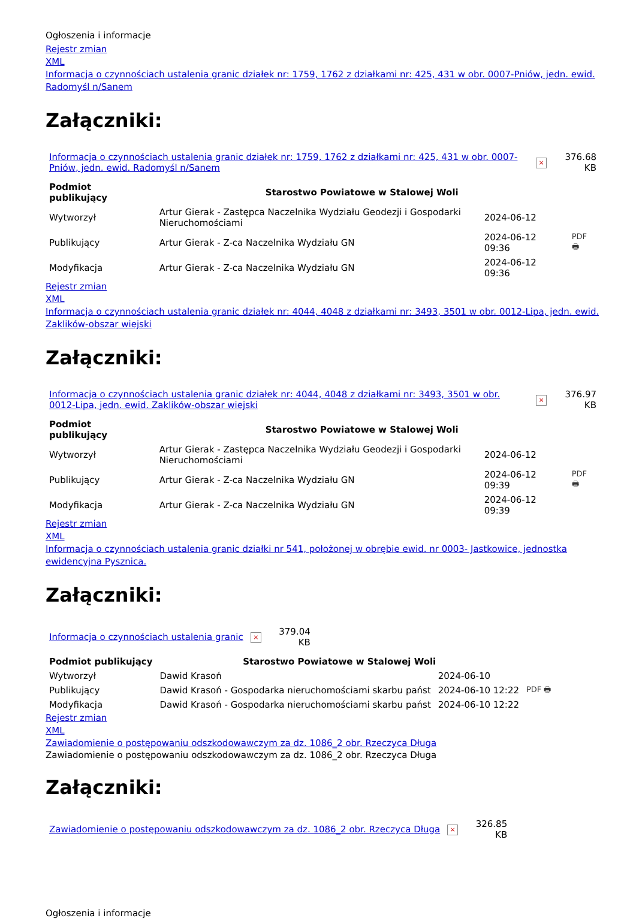Ogłoszenia i informacje
Rejestr zmian
XML
Informacja o czynnościach ustalenia granic działek nr: 1759, 1762 z działkami nr: 425, 431 w obr. 0007-Pniów, jedn. ewid. Radomyśl n/Sanem
Załączniki:
| Informacja o czynnościach ustalenia granic działek nr: 1759, 1762 z działkami nr: 425, 431 w obr. 0007-Pniów, jedn. ewid. Radomyśl n/Sanem | × | 376.68 KB |
| Podmiot publikujący | Starostwo Powiatowe w Stalowej Woli | | |
| Wytworzył | Artur Gierak - Zastępca Naczelnika Wydziału Geodezji i Gospodarki Nieruchomościami | 2024-06-12 | PDF 🖶 |
| Publikujący | Artur Gierak - Z-ca Naczelnika Wydziału GN | 2024-06-12 09:36 | |
| Modyfikacja | Artur Gierak - Z-ca Naczelnika Wydziału GN | 2024-06-12 09:36 | |
Rejestr zmian
XML
Informacja o czynnościach ustalenia granic działek nr: 4044, 4048 z działkami nr: 3493, 3501 w obr. 0012-Lipa, jedn. ewid. Zaklików-obszar wiejski
Załączniki:
| Informacja o czynnościach ustalenia granic działek nr: 4044, 4048 z działkami nr: 3493, 3501 w obr. 0012-Lipa, jedn. ewid. Zaklików-obszar wiejski | × | 376.97 KB |
| Podmiot publikujący | Starostwo Powiatowe w Stalowej Woli | | |
| Wytworzył | Artur Gierak - Zastępca Naczelnika Wydziału Geodezji i Gospodarki Nieruchomościami | 2024-06-12 | PDF 🖶 |
| Publikujący | Artur Gierak - Z-ca Naczelnika Wydziału GN | 2024-06-12 09:39 | |
| Modyfikacja | Artur Gierak - Z-ca Naczelnika Wydziału GN | 2024-06-12 09:39 | |
Rejestr zmian
XML
Informacja o czynnościach ustalenia granic działki nr 541, położonej w obrębie ewid. nr 0003- Jastkowice, jednostka ewidencyjna Pysznica.
Załączniki:
| Informacja o czynnościach ustalenia granic | × | 379.04 KB |
| Podmiot publikujący | Starostwo Powiatowe w Stalowej Woli | | |
| Wytworzył | Dawid Krasoń | 2024-06-10 | PDF 🖶 |
| Publikujący | Dawid Krasoń - Gospodarka nieruchomościami skarbu państ | 2024-06-10 12:22 | |
| Modyfikacja | Dawid Krasoń - Gospodarka nieruchomościami skarbu państ | 2024-06-10 12:22 | |
Rejestr zmian
XML
Zawiadomienie o postępowaniu odszkodowawczym za dz. 1086_2 obr. Rzeczyca Długa
Zawiadomienie o postępowaniu odszkodowawczym za dz. 1086_2 obr. Rzeczyca Długa
Załączniki:
| Zawiadomienie o postępowaniu odszkodowawczym za dz. 1086_2 obr. Rzeczyca Długa | × | 326.85 KB |
Ogłoszenia i informacje